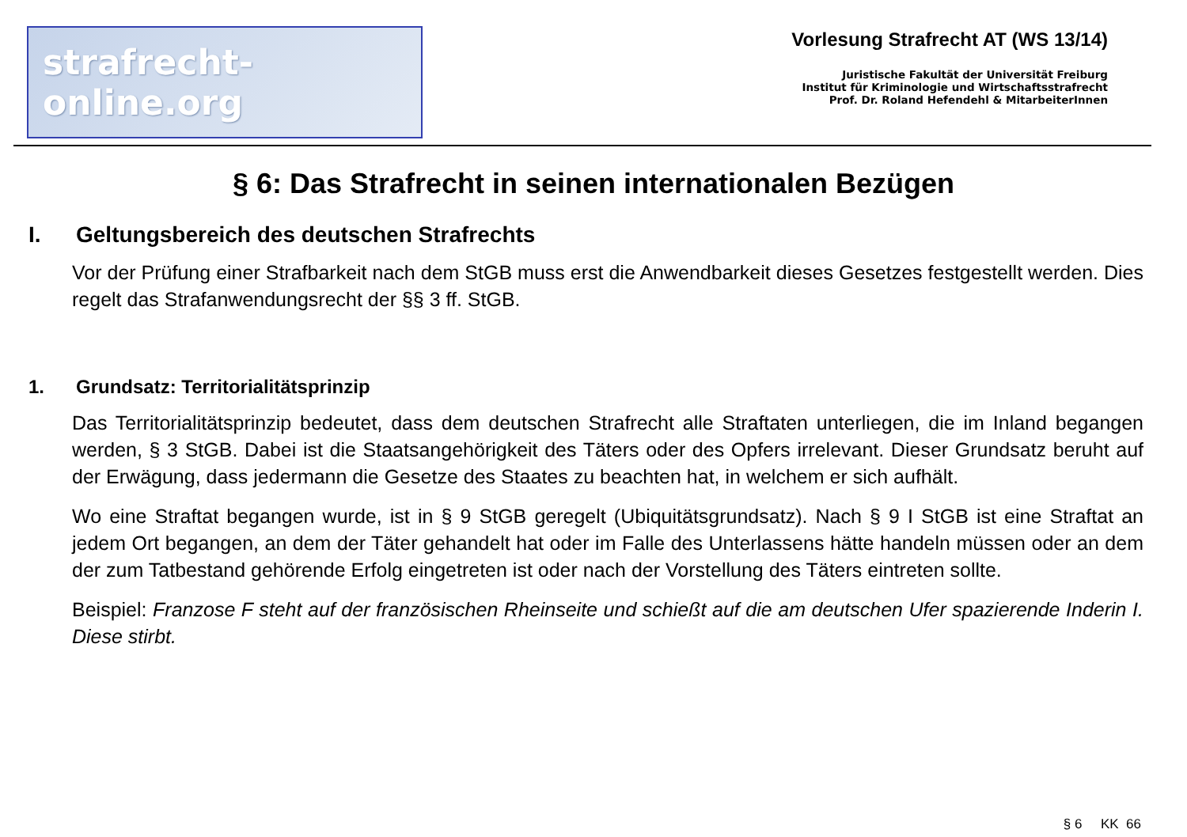strafrecht-online.org
Vorlesung Strafrecht AT (WS 13/14)
Juristische Fakultät der Universität Freiburg
Institut für Kriminologie und Wirtschaftsstrafrecht
Prof. Dr. Roland Hefendehl & MitarbeiterInnen
§ 6: Das Strafrecht in seinen internationalen Bezügen
I. Geltungsbereich des deutschen Strafrechts
Vor der Prüfung einer Strafbarkeit nach dem StGB muss erst die Anwendbarkeit dieses Gesetzes festgestellt werden. Dies regelt das Strafanwendungsrecht der §§ 3 ff. StGB.
1. Grundsatz: Territorialitätsprinzip
Das Territorialitätsprinzip bedeutet, dass dem deutschen Strafrecht alle Straftaten unterliegen, die im Inland begangen werden, § 3 StGB. Dabei ist die Staatsangehörigkeit des Täters oder des Opfers irrelevant. Dieser Grundsatz beruht auf der Erwägung, dass jedermann die Gesetze des Staates zu beachten hat, in welchem er sich aufhält.
Wo eine Straftat begangen wurde, ist in § 9 StGB geregelt (Ubiquitätsgrundsatz). Nach § 9 I StGB ist eine Straftat an jedem Ort begangen, an dem der Täter gehandelt hat oder im Falle des Unterlassens hätte handeln müssen oder an dem der zum Tatbestand gehörende Erfolg eingetreten ist oder nach der Vorstellung des Täters eintreten sollte.
Beispiel: Franzose F steht auf der französischen Rheinseite und schießt auf die am deutschen Ufer spazierende Inderin I. Diese stirbt.
§ 6 KK 66